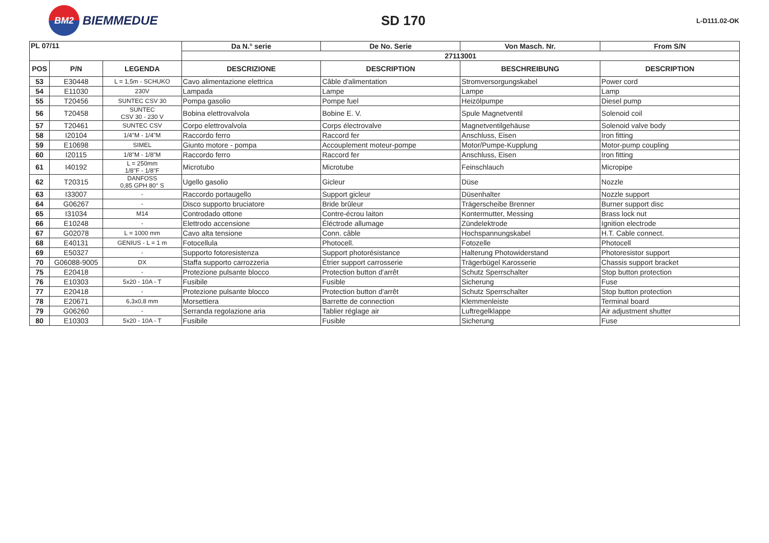BM2
BIEMMEDUE
SD 170
L-D111.02-OK
| PL 07/11 | | | Da N.° serie | De No. Serie | Von Masch. Nr. | From S/N |
| --- | --- | --- | --- | --- | --- | --- |
| | | | 27113001 | | | |
| POS | P/N | LEGENDA | DESCRIZIONE | DESCRIPTION | BESCHREIBUNG | DESCRIPTION |
| 53 | E30448 | L = 1,5m - SCHUKO | Cavo alimentazione elettrica | Câble d'alimentation | Stromversorgungskabel | Power cord |
| 54 | E11030 | 230V | Lampada | Lampe | Lampe | Lamp |
| 55 | T20456 | SUNTEC CSV 30 | Pompa gasolio | Pompe fuel | Heizölpumpe | Diesel pump |
| 56 | T20458 | SUNTEC CSV 30 - 230 V | Bobina elettrovalvola | Bobine E. V. | Spule Magnetventil | Solenoid coil |
| 57 | T20461 | SUNTEC CSV | Corpo elettrovalvola | Corps électrovalve | Magnetventilgehäuse | Solenoid valve body |
| 58 | I20104 | 1/4"M - 1/4"M | Raccordo ferro | Raccord fer | Anschluss, Eisen | Iron fitting |
| 59 | E10698 | SIMEL | Giunto motore - pompa | Accouplement moteur-pompe | Motor/Pumpe-Kupplung | Motor-pump coupling |
| 60 | I20115 | 1/8"M - 1/8"M | Raccordo ferro | Raccord fer | Anschluss, Eisen | Iron fitting |
| 61 | I40192 | L = 250mm 1/8"F - 1/8"F | Microtubo | Microtube | Feinschlauch | Micropipe |
| 62 | T20315 | DANFOSS 0,85 GPH 80° S | Ugello gasolio | Gicleur | Düse | Nozzle |
| 63 | I33007 | - | Raccordo portaugello | Support gicleur | Düsenhalter | Nozzle support |
| 64 | G06267 | - | Disco supporto bruciatore | Bride brûleur | Trägerscheibe Brenner | Burner support disc |
| 65 | I31034 | M14 | Controdado ottone | Contre-écrou laiton | Kontermutter, Messing | Brass lock nut |
| 66 | E10248 | - | Elettrodo accensione | Éléctrode allumage | Zündelektrode | Ignition electrode |
| 67 | G02078 | L = 1000 mm | Cavo alta tensione | Conn. câble | Hochspannungskabel | H.T. Cable connect. |
| 68 | E40131 | GENIUS - L = 1 m | Fotocellula | Photocell. | Fotozelle | Photocell |
| 69 | E50327 | - | Supporto fotoresistenza | Support photorésistance | Halterung Photowiderstand | Photoresistor support |
| 70 | G06088-9005 | DX | Staffa supporto carrozzeria | Étrier support carrosserie | Trägerbügel Karosserie | Chassis support bracket |
| 75 | E20418 | - | Protezione pulsante blocco | Protection button d'arrêt | Schutz Sperrschalter | Stop button protection |
| 76 | E10303 | 5x20 - 10A - T | Fusibile | Fusible | Sicherung | Fuse |
| 77 | E20418 | - | Protezione pulsante blocco | Protection button d'arrêt | Schutz Sperrschalter | Stop button protection |
| 78 | E20671 | 6,3x0,8 mm | Morsettiera | Barrette de connection | Klemmenleiste | Terminal board |
| 79 | G06260 | - | Serranda regolazione aria | Tablier réglage air | Luftregelklappe | Air adjustment shutter |
| 80 | E10303 | 5x20 - 10A - T | Fusibile | Fusible | Sicherung | Fuse |